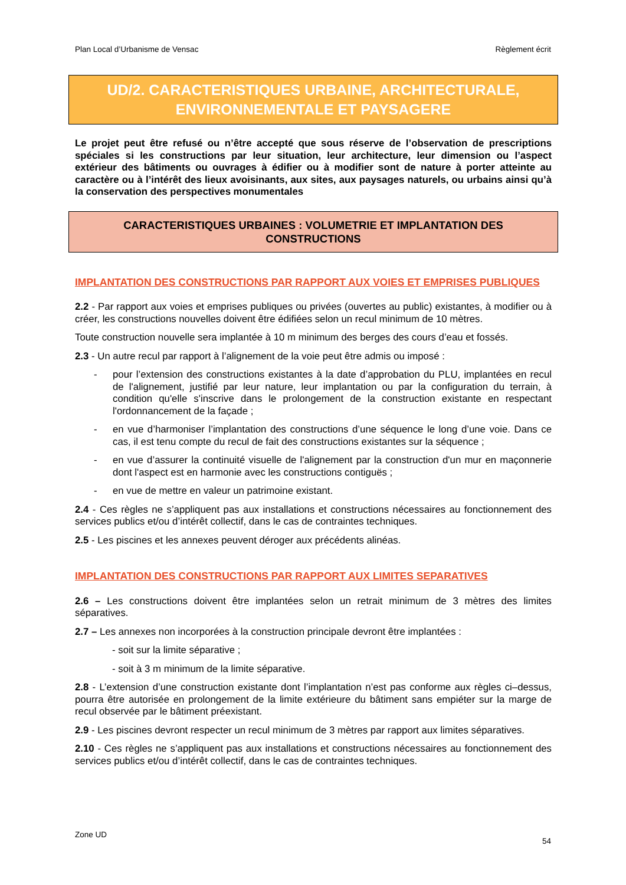Plan Local d’Urbanisme de Vensac Règlement écrit
UD/2. CARACTERISTIQUES URBAINE, ARCHITECTURALE,
ENVIRONNEMENTALE ET PAYSAGERE
Le projet peut être refusé ou n’être accepté que sous réserve de l’observation de prescriptions spéciales si les constructions par leur situation, leur architecture, leur dimension ou l’aspect extérieur des bâtiments ou ouvrages à édifier ou à modifier sont de nature à porter atteinte au caractère ou à l’intérêt des lieux avoisinants, aux sites, aux paysages naturels, ou urbains ainsi qu’à la conservation des perspectives monumentales
CARACTERISTIQUES URBAINES : VOLUMETRIE ET IMPLANTATION DES
CONSTRUCTIONS
IMPLANTATION DES CONSTRUCTIONS PAR RAPPORT AUX VOIES ET EMPRISES PUBLIQUES
2.2 - Par rapport aux voies et emprises publiques ou privées (ouvertes au public) existantes, à modifier ou à créer, les constructions nouvelles doivent être édifiées selon un recul minimum de 10 mètres.
Toute construction nouvelle sera implantée à 10 m minimum des berges des cours d’eau et fossés.
2.3 - Un autre recul par rapport à l’alignement de la voie peut être admis ou imposé :
- pour l’extension des constructions existantes à la date d’approbation du PLU, implantées en recul de l'alignement, justifié par leur nature, leur implantation ou par la configuration du terrain, à condition qu'elle s'inscrive dans le prolongement de la construction existante en respectant l'ordonnancement de la façade ;
- en vue d’harmoniser l’implantation des constructions d’une séquence le long d’une voie. Dans ce cas, il est tenu compte du recul de fait des constructions existantes sur la séquence ;
- en vue d’assurer la continuité visuelle de l'alignement par la construction d'un mur en maçonnerie dont l'aspect est en harmonie avec les constructions contiguës ;
- en vue de mettre en valeur un patrimoine existant.
2.4 - Ces règles ne s’appliquent pas aux installations et constructions nécessaires au fonctionnement des services publics et/ou d’intérêt collectif, dans le cas de contraintes techniques.
2.5 - Les piscines et les annexes peuvent déroger aux précédents alinéas.
IMPLANTATION DES CONSTRUCTIONS PAR RAPPORT AUX LIMITES SEPARATIVES
2.6 – Les constructions doivent être implantées selon un retrait minimum de 3 mètres des limites séparatives.
2.7 – Les annexes non incorporées à la construction principale devront être implantées :
- soit sur la limite séparative ;
- soit à 3 m minimum de la limite séparative.
2.8 - L’extension d’une construction existante dont l’implantation n’est pas conforme aux règles ci–dessus, pourra être autorisée en prolongement de la limite extérieure du bâtiment sans empiéter sur la marge de recul observée par le bâtiment préexistant.
2.9 - Les piscines devront respecter un recul minimum de 3 mètres par rapport aux limites séparatives.
2.10 - Ces règles ne s’appliquent pas aux installations et constructions nécessaires au fonctionnement des services publics et/ou d’intérêt collectif, dans le cas de contraintes techniques.
Zone UD
54